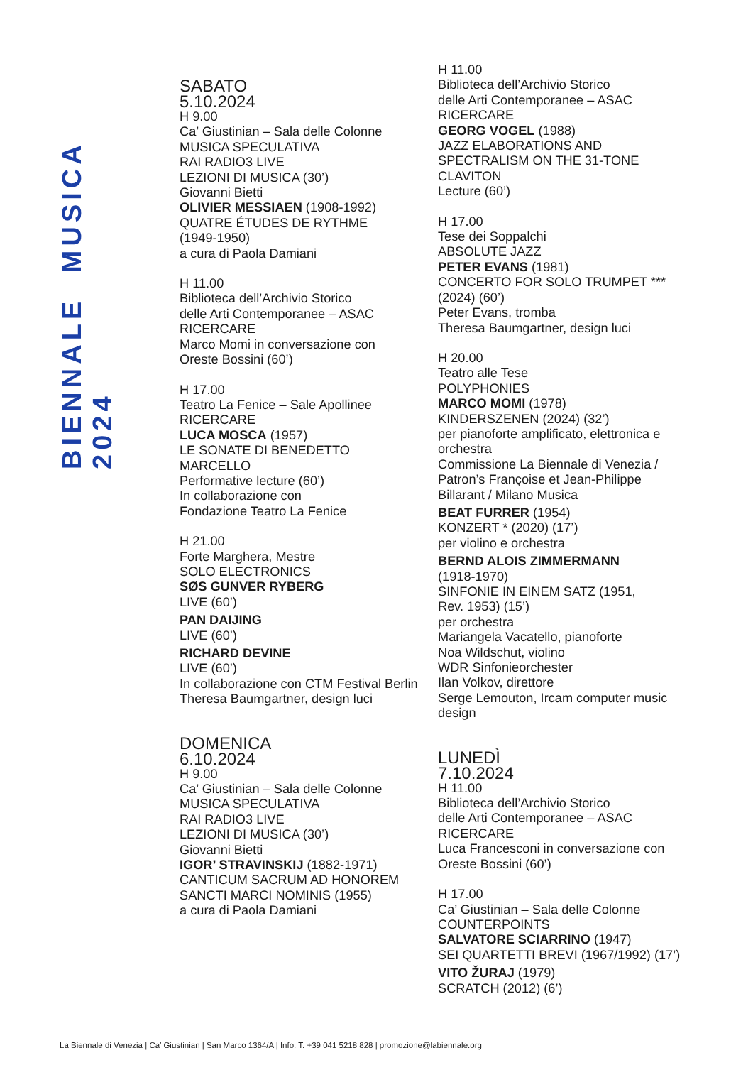BIENNALE MUSICA 2024
SABATO
5.10.2024
H 9.00
Ca’ Giustinian – Sala delle Colonne
MUSICA SPECULATIVA
RAI RADIO3 LIVE
LEZIONI DI MUSICA (30’)
Giovanni Bietti
OLIVIER MESSIAEN (1908-1992)
QUATRE ÉTUDES DE RYTHME
(1949-1950)
a cura di Paola Damiani
H 11.00
Biblioteca dell’Archivio Storico
delle Arti Contemporanee – ASAC
RICERCARE
Marco Momi in conversazione con
Oreste Bossini (60’)
H 17.00
Teatro La Fenice – Sale Apollinee
RICERCARE
LUCA MOSCA (1957)
LE SONATE DI BENEDETTO
MARCELLO
Performative lecture (60’)
In collaborazione con
Fondazione Teatro La Fenice
H 21.00
Forte Marghera, Mestre
SOLO ELECTRONICS
SØS GUNVER RYBERG
LIVE (60’)
PAN DAIJING
LIVE (60’)
RICHARD DEVINE
LIVE (60’)
In collaborazione con CTM Festival Berlin
Theresa Baumgartner, design luci
DOMENICA
6.10.2024
H 9.00
Ca’ Giustinian – Sala delle Colonne
MUSICA SPECULATIVA
RAI RADIO3 LIVE
LEZIONI DI MUSICA (30’)
Giovanni Bietti
IGOR’ STRAVINSKIJ (1882-1971)
CANTICUM SACRUM AD HONOREM
SANCTI MARCI NOMINIS (1955)
a cura di Paola Damiani
H 11.00
Biblioteca dell’Archivio Storico
delle Arti Contemporanee – ASAC
RICERCARE
GEORG VOGEL (1988)
JAZZ ELABORATIONS AND
SPECTRALISM ON THE 31-TONE
CLAVITON
Lecture (60’)
H 17.00
Tese dei Soppalchi
ABSOLUTE JAZZ
PETER EVANS (1981)
CONCERTO FOR SOLO TRUMPET ***
(2024) (60’)
Peter Evans, tromba
Theresa Baumgartner, design luci
H 20.00
Teatro alle Tese
POLYPHONIES
MARCO MOMI (1978)
KINDERSZENEN (2024) (32’)
per pianoforte amplificato, elettronica e
orchestra
Commissione La Biennale di Venezia /
Patron’s Françoise et Jean-Philippe
Billarant / Milano Musica
BEAT FURRER (1954)
KONZERT * (2020) (17’)
per violino e orchestra
BERND ALOIS ZIMMERMANN
(1918-1970)
SINFONIE IN EINEM SATZ (1951,
Rev. 1953) (15’)
per orchestra
Mariangela Vacatello, pianoforte
Noa Wildschut, violino
WDR Sinfonieorchester
Ilan Volkov, direttore
Serge Lemouton, Ircam computer music
design
LUNEDÌ
7.10.2024
H 11.00
Biblioteca dell’Archivio Storico
delle Arti Contemporanee – ASAC
RICERCARE
Luca Francesconi in conversazione con
Oreste Bossini (60’)
H 17.00
Ca’ Giustinian – Sala delle Colonne
COUNTERPOINTS
SALVATORE SCIARRINO (1947)
SEI QUARTETTI BREVI (1967/1992) (17’)
VITO ŽURAJ (1979)
SCRATCH (2012) (6’)
La Biennale di Venezia | Ca’ Giustinian | San Marco 1364/A | Info: T. +39 041 5218 828 | promozione@labiennale.org